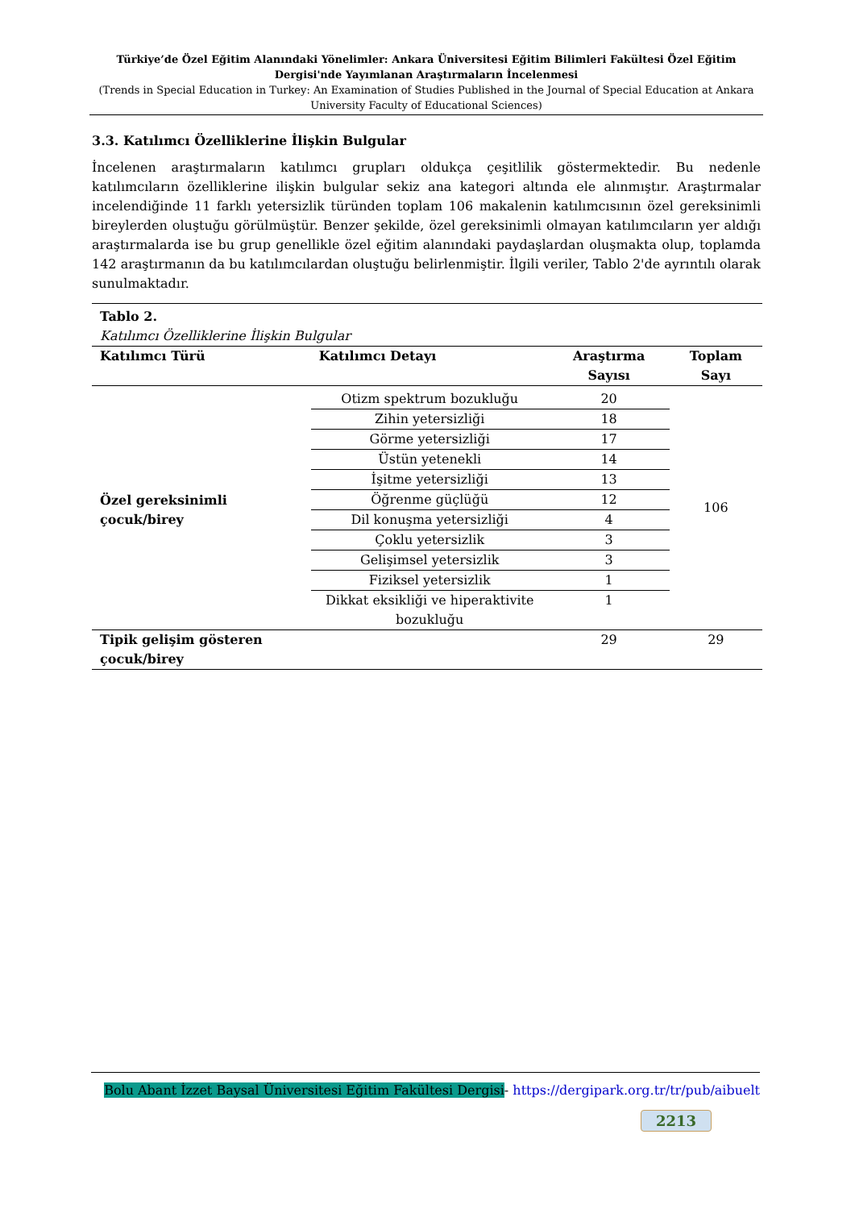Türkiye’de Özel Eğitim Alanındaki Yönelimler: Ankara Üniversitesi Eğitim Bilimleri Fakültesi Özel Eğitim Dergisi'nde Yayımlanan Araştırmaların İncelenmesi
(Trends in Special Education in Turkey: An Examination of Studies Published in the Journal of Special Education at Ankara University Faculty of Educational Sciences)
3.3. Katılımcı Özelliklerine İlişkin Bulgular
İncelenen araştırmaların katılımcı grupları oldukça çeşitlilik göstermektedir. Bu nedenle katılımcıların özelliklerine ilişkin bulgular sekiz ana kategori altında ele alınmıştır. Araştırmalar incelendiğinde 11 farklı yetersizlik türünden toplam 106 makalenin katılımcısının özel gereksinimli bireylerden oluştuğu görülmüştür. Benzer şekilde, özel gereksinimli olmayan katılımcıların yer aldığı araştırmalarda ise bu grup genellikle özel eğitim alanındaki paydaşlardan oluşmakta olup, toplamda 142 araştırmanın da bu katılımcılardan oluştuğu belirlenmiştir. İlgili veriler, Tablo 2'de ayrıntılı olarak sunulmaktadır.
| Tablo 2. Katılımcı Özelliklerine İlişkin Bulgular | | | |
| Katılımcı Türü | Katılımcı Detayı | Araştırma Sayısı | Toplam Sayı |
| Özel gereksinimli çocuk/birey | Otizm spektrum bozukluğu | 20 | 106 |
| | Zihin yetersizliği | 18 | |
| | Görme yetersizliği | 17 | |
| | Üstün yetenekli | 14 | |
| | İşitme yetersizliği | 13 | |
| | Öğrenme güçlüğü | 12 | |
| | Dil konuşma yetersizliği | 4 | |
| | Çoklu yetersizlik | 3 | |
| | Gelişimsel yetersizlik | 3 | |
| | Fiziksel yetersizlik | 1 | |
| | Dikkat eksikliği ve hiperaktivite bozukluğu | 1 | |
| Tipik gelişim gösteren çocuk/birey | | 29 | 29 |
Bolu Abant İzzet Baysal Üniversitesi Eğitim Fakültesi Dergisi- https://dergipark.org.tr/tr/pub/aibuelt
2213